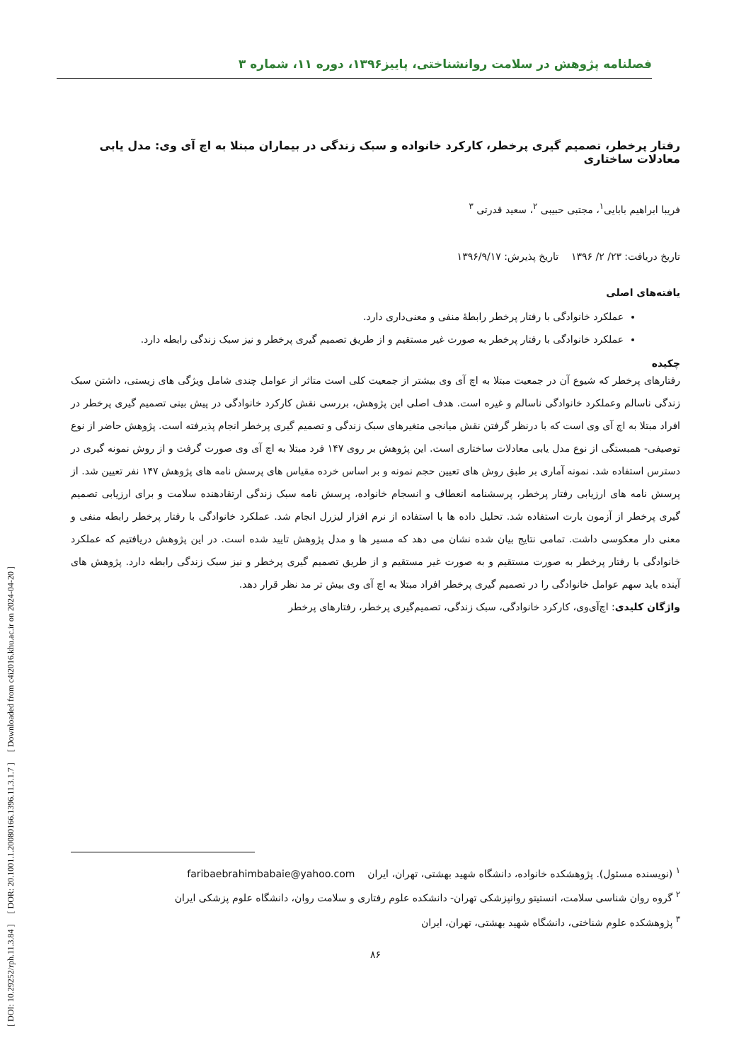[ DOI: 10.29252/rph.11.3.84 ] [ DOR: 20.1001.1.20080166.1396.11.3.1.7 ] [ Downloaded from c4i2016.khu.ac.ir on 2024-04-20 ]
فصلنامه پژوهش در سلامت روانشناختی، پاییز۱۳۹۶، دوره ۱۱، شماره ۳
رفتار پرخطر، تصمیم گیری پرخطر، کارکرد خانواده و سبک زندگی در بیماران مبتلا به اچ آی وی: مدل یابی معادلات ساختاری
فریبا ابراهیم بابایی<sup>۱</sup>، مجتبی حبیبی <sup>۲</sup>، سعید قدرتی <sup>۳</sup>
تاریخ دریافت: ۲۳/ ۲/ ۱۳۹۶ تاریخ پذیرش: ۱۳۹۶/۹/۱۷
یافته‌های اصلی
عملکرد خانوادگی با رفتار پرخطر رابطۀ منفی و معنی‌داری دارد.
عملکرد خانوادگی با رفتار پرخطر به صورت غیر مستقیم و از طریق تصمیم گیری پرخطر و نیز سبک زندگی رابطه دارد.
چکیده
رفتارهای پرخطر که شیوع آن در جمعیت مبتلا به اچ آی وی بیشتر از جمعیت کلی است متاثر از عوامل چندی شامل ویژگی های زیستی، داشتن سبک زندگی ناسالم وعملکرد خانوادگی ناسالم و غیره است. هدف اصلی این پژوهش، بررسی نقش کارکرد خانوادگی در پیش بینی تصمیم گیری پرخطر در افراد مبتلا به اچ آی وی است که با درنظر گرفتن نقش میانجی متغیرهای سبک زندگی و تصمیم گیری پرخطر انجام پذیرفته است. پژوهش حاضر از نوع توصیفی- همبستگی از نوع مدل یابی معادلات ساختاری است. این پژوهش بر روی ۱۴۷ فرد مبتلا به اچ آی وی صورت گرفت و از روش نمونه گیری در دسترس استفاده شد. نمونه آماری بر طبق روش های تعیین حجم نمونه و بر اساس خرده مقیاس های پرسش نامه های پژوهش ۱۴۷ نفر تعیین شد. از پرسش نامه های ارزیابی رفتار پرخطر، پرسشنامه انعطاف و انسجام خانواده، پرسش نامه سبک زندگی ارتقادهنده سلامت و برای ارزیابی تصمیم گیری پرخطر از آزمون بارت استفاده شد. تحلیل داده ها با استفاده از نرم افزار لیزرل انجام شد. عملکرد خانوادگی با رفتار پرخطر رابطه منفی و معنی دار معکوسی داشت. تمامی نتایج بیان شده نشان می دهد که مسیر ها و مدل پژوهش تایید شده است. در این پژوهش دریافتیم که عملکرد خانوادگی با رفتار پرخطر به صورت مستقیم و به صورت غیر مستقیم و از طریق تصمیم گیری پرخطر و نیز سبک زندگی رابطه دارد. پژوهش های آینده باید سهم عوامل خانوادگی را در تصمیم گیری پرخطر افراد مبتلا به اچ آی وی بیش تر مد نظر قرار دهد.
واژگان کلیدی: اچ‌آی‌وی، کارکرد خانوادگی، سبک زندگی، تصمیم‌گیری پرخطر، رفتارهای پرخطر
<sup>۱</sup> (نویسنده مسئول). پژوهشکده خانواده، دانشگاه شهید بهشتی، تهران، ایران faribaebrahimbabaie@yahoo.com
<sup>۲</sup> گروه روان شناسی سلامت، انستیتو روانپزشکی تهران- دانشکده علوم رفتاری و سلامت روان، دانشگاه علوم پزشکی ایران
<sup>۳</sup> پژوهشکده علوم شناختی، دانشگاه شهید بهشتی، تهران، ایران
۸۶